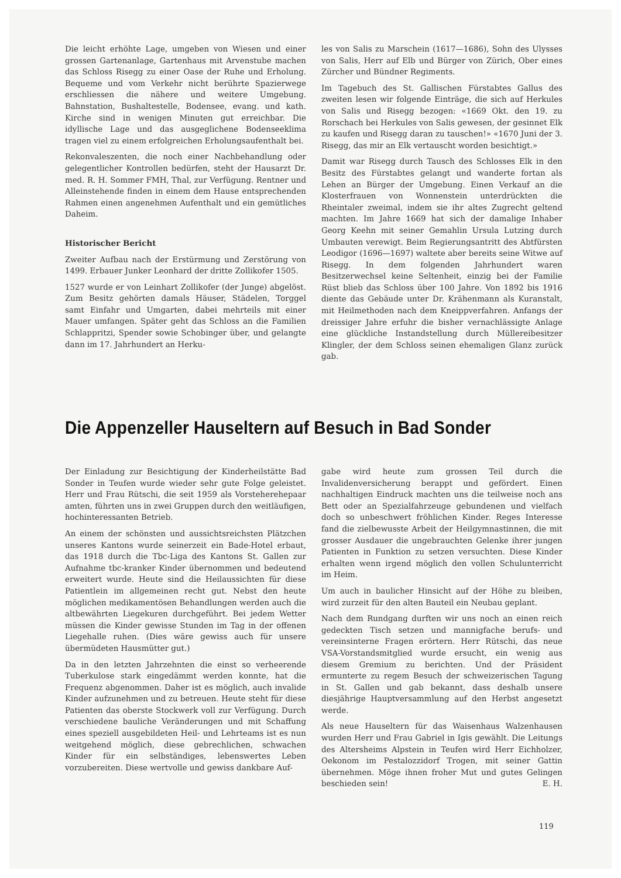Die leicht erhöhte Lage, umgeben von Wiesen und einer grossen Gartenanlage, Gartenhaus mit Arvenstube machen das Schloss Risegg zu einer Oase der Ruhe und Erholung. Bequeme und vom Verkehr nicht berührte Spazierwege erschliessen die nähere und weitere Umgebung. Bahnstation, Bushaltestelle, Bodensee, evang. und kath. Kirche sind in wenigen Minuten gut erreichbar. Die idyllische Lage und das ausgeglichene Bodenseeklima tragen viel zu einem erfolgreichen Erholungsaufenthalt bei.
Rekonvaleszenten, die noch einer Nachbehandlung oder gelegentlicher Kontrollen bedürfen, steht der Hausarzt Dr. med. R. H. Sommer FMH, Thal, zur Verfügung. Rentner und Alleinstehende finden in einem dem Hause entsprechenden Rahmen einen angenehmen Aufenthalt und ein gemütliches Daheim.
Historischer Bericht
Zweiter Aufbau nach der Erstürmung und Zerstörung von 1499. Erbauer Junker Leonhard der dritte Zollikofer 1505.
1527 wurde er von Leinhart Zollikofer (der Junge) abgelöst. Zum Besitz gehörten damals Häuser, Städelen, Torggel samt Einfahr und Umgarten, dabei mehrteils mit einer Mauer umfangen. Später geht das Schloss an die Familien Schlappritzi, Spender sowie Schobinger über, und gelangte dann im 17. Jahrhundert an Herku-
les von Salis zu Marschein (1617—1686), Sohn des Ulysses von Salis, Herr auf Elb und Bürger von Zürich, Ober eines Zürcher und Bündner Regiments.
Im Tagebuch des St. Gallischen Fürstabtes Gallus des zweiten lesen wir folgende Einträge, die sich auf Herkules von Salis und Risegg bezogen: «1669 Okt. den 19. zu Rorschach bei Herkules von Salis gewesen, der gesinnet Elk zu kaufen und Risegg daran zu tauschen!» «1670 Juni der 3. Risegg, das mir an Elk vertauscht worden besichtigt.»
Damit war Risegg durch Tausch des Schlosses Elk in den Besitz des Fürstabtes gelangt und wanderte fortan als Lehen an Bürger der Umgebung. Einen Verkauf an die Klosterfrauen von Wonnenstein unterdrückten die Rheintaler zweimal, indem sie ihr altes Zugrecht geltend machten. Im Jahre 1669 hat sich der damalige Inhaber Georg Keehn mit seiner Gemahlin Ursula Lutzing durch Umbauten verewigt. Beim Regierungsantritt des Abtfürsten Leodigor (1696—1697) waltete aber bereits seine Witwe auf Risegg. In dem folgenden Jahrhundert waren Besitzerwechsel keine Seltenheit, einzig bei der Familie Rüst blieb das Schloss über 100 Jahre. Von 1892 bis 1916 diente das Gebäude unter Dr. Krähenmann als Kuranstalt, mit Heilmethoden nach dem Kneippverfahren. Anfangs der dreissiger Jahre erfuhr die bisher vernachlässigte Anlage eine glückliche Instandstellung durch Müllereibesitzer Klingler, der dem Schloss seinen ehemaligen Glanz zurück gab.
Die Appenzeller Hauseltern auf Besuch in Bad Sonder
Der Einladung zur Besichtigung der Kinderheilstätte Bad Sonder in Teufen wurde wieder sehr gute Folge geleistet. Herr und Frau Rütschi, die seit 1959 als Vorsteherehepaar amten, führten uns in zwei Gruppen durch den weitläufigen, hochinteressanten Betrieb.
An einem der schönsten und aussichtsreichsten Plätzchen unseres Kantons wurde seinerzeit ein Bade-Hotel erbaut, das 1918 durch die Tbc-Liga des Kantons St. Gallen zur Aufnahme tbc-kranker Kinder übernommen und bedeutend erweitert wurde. Heute sind die Heilaussichten für diese Patientlein im allgemeinen recht gut. Nebst den heute möglichen medikamentösen Behandlungen werden auch die altbewährten Liegekuren durchgeführt. Bei jedem Wetter müssen die Kinder gewisse Stunden im Tag in der offenen Liegehalle ruhen. (Dies wäre gewiss auch für unsere übermüdeten Hausmütter gut.)
Da in den letzten Jahrzehnten die einst so verheerende Tuberkulose stark eingedämmt werden konnte, hat die Frequenz abgenommen. Daher ist es möglich, auch invalide Kinder aufzunehmen und zu betreuen. Heute steht für diese Patienten das oberste Stockwerk voll zur Verfügung. Durch verschiedene bauliche Veränderungen und mit Schaffung eines speziell ausgebildeten Heil- und Lehrteams ist es nun weitgehend möglich, diese gebrechlichen, schwachen Kinder für ein selbständiges, lebenswertes Leben vorzubereiten. Diese wertvolle und gewiss dankbare Auf-
gabe wird heute zum grossen Teil durch die Invalidenversicherung berappt und gefördert. Einen nachhaltigen Eindruck machten uns die teilweise noch ans Bett oder an Spezialfahrzeuge gebundenen und vielfach doch so unbeschwert fröhlichen Kinder. Reges Interesse fand die zielbewusste Arbeit der Heilgymnastinnen, die mit grosser Ausdauer die ungebrauchten Gelenke ihrer jungen Patienten in Funktion zu setzen versuchten. Diese Kinder erhalten wenn irgend möglich den vollen Schulunterricht im Heim.
Um auch in baulicher Hinsicht auf der Höhe zu bleiben, wird zurzeit für den alten Bauteil ein Neubau geplant.
Nach dem Rundgang durften wir uns noch an einen reich gedeckten Tisch setzen und mannigfache berufs- und vereinsinterne Fragen erörtern. Herr Rütschi, das neue VSA-Vorstandsmitglied wurde ersucht, ein wenig aus diesem Gremium zu berichten. Und der Präsident ermunterte zu regem Besuch der schweizerischen Tagung in St. Gallen und gab bekannt, dass deshalb unsere diesjährige Hauptversammlung auf den Herbst angesetzt werde.
Als neue Hauseltern für das Waisenhaus Walzenhausen wurden Herr und Frau Gabriel in Igis gewählt. Die Leitungs des Altersheims Alpstein in Teufen wird Herr Eichholzer, Oekonom im Pestalozzidorf Trogen, mit seiner Gattin übernehmen. Möge ihnen froher Mut und gutes Gelingen beschieden sein! E. H.
119